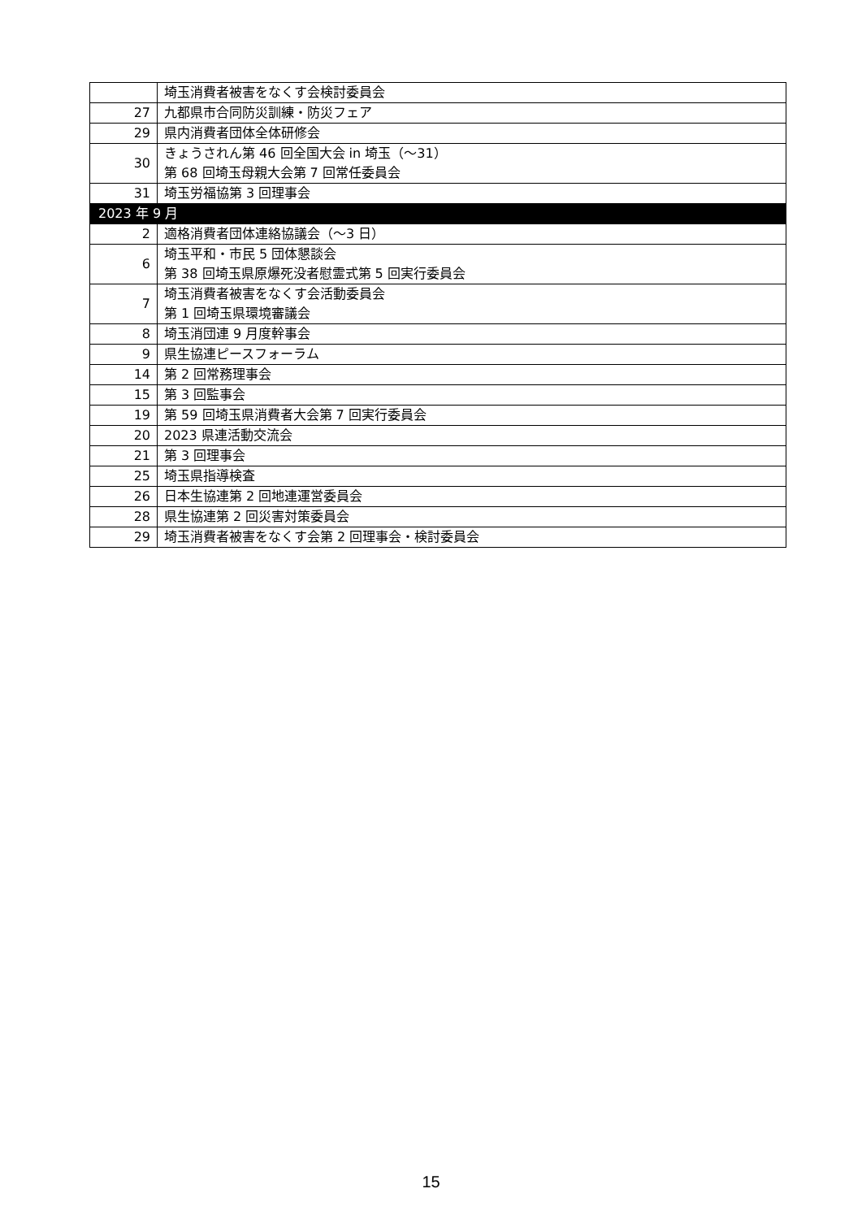| | 埼玉消費者被害をなくす会検討委員会 |
| 27 | 九都県市合同防災訓練・防災フェア |
| 29 | 県内消費者団体全体研修会 |
| 30 | きょうされん第 46 回全国大会 in 埼玉（～31） 第 68 回埼玉母親大会第 7 回常任委員会 |
| 31 | 埼玉労福協第 3 回理事会 |
| 2023 年 9 月 | |
| 2 | 適格消費者団体連絡協議会（～3 日） |
| 6 | 埼玉平和・市民 5 団体懇談会 第 38 回埼玉県原爆死没者慰霊式第 5 回実行委員会 |
| 7 | 埼玉消費者被害をなくす会活動委員会 第 1 回埼玉県環境審議会 |
| 8 | 埼玉消団連 9 月度幹事会 |
| 9 | 県生協連ピースフォーラム |
| 14 | 第 2 回常務理事会 |
| 15 | 第 3 回監事会 |
| 19 | 第 59 回埼玉県消費者大会第 7 回実行委員会 |
| 20 | 2023 県連活動交流会 |
| 21 | 第 3 回理事会 |
| 25 | 埼玉県指導検査 |
| 26 | 日本生協連第 2 回地連運営委員会 |
| 28 | 県生協連第 2 回災害対策委員会 |
| 29 | 埼玉消費者被害をなくす会第 2 回理事会・検討委員会 |
15